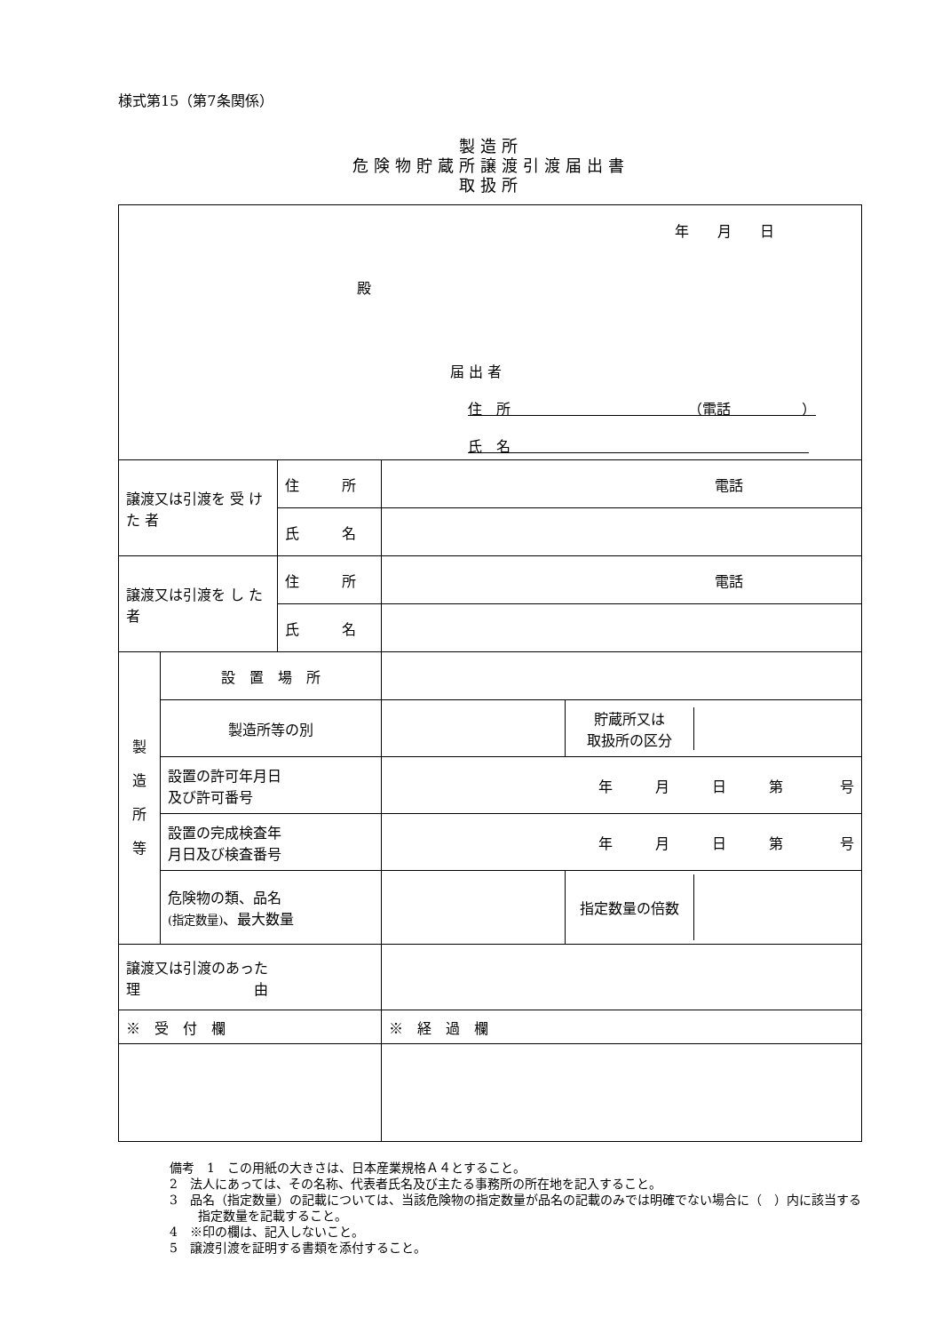様式第15（第7条関係）
製造所
危険物貯蔵所譲渡引渡届出書
取扱所
| 年 月 日 殿 届 出 者 住 所 （電話 ） 氏 名 | | | | |
| 譲渡又は引渡を 受 け た 者 | | 住 所 | 電話 | |
| | | 氏 名 | | |
| 譲渡又は引渡を し た 者 | | 住 所 | 電話 | |
| | | 氏 名 | | |
| 製 造 所 等 | 設 置 場 所 | | | |
| | 製造所等の別 | | | / 貯蔵所又は 取扱所の区分 / / |
| | 設置の許可年月日 及び許可番号 | | 年 月 日 第 号 | |
| | 設置の完成検査年 月日及び検査番号 | | 年 月 日 第 号 | |
| | 危険物の類、品名 (指定数量) 、最大数量 | | | / 指定数量の倍数 / / |
| 譲渡又は引渡のあった 理 由 | | | | |
| ※ 受 付 欄 | | | ※ 経 過 欄 | |
備考　1　この用紙の大きさは、日本産業規格Ａ４とすること。
2　法人にあっては、その名称、代表者氏名及び主たる事務所の所在地を記入すること。
3　品名（指定数量）の記載については、当該危険物の指定数量が品名の記載のみでは明確でない場合に（　）内に該当する指定数量を記載すること。
4　※印の欄は、記入しないこと。
5　譲渡引渡を証明する書類を添付すること。